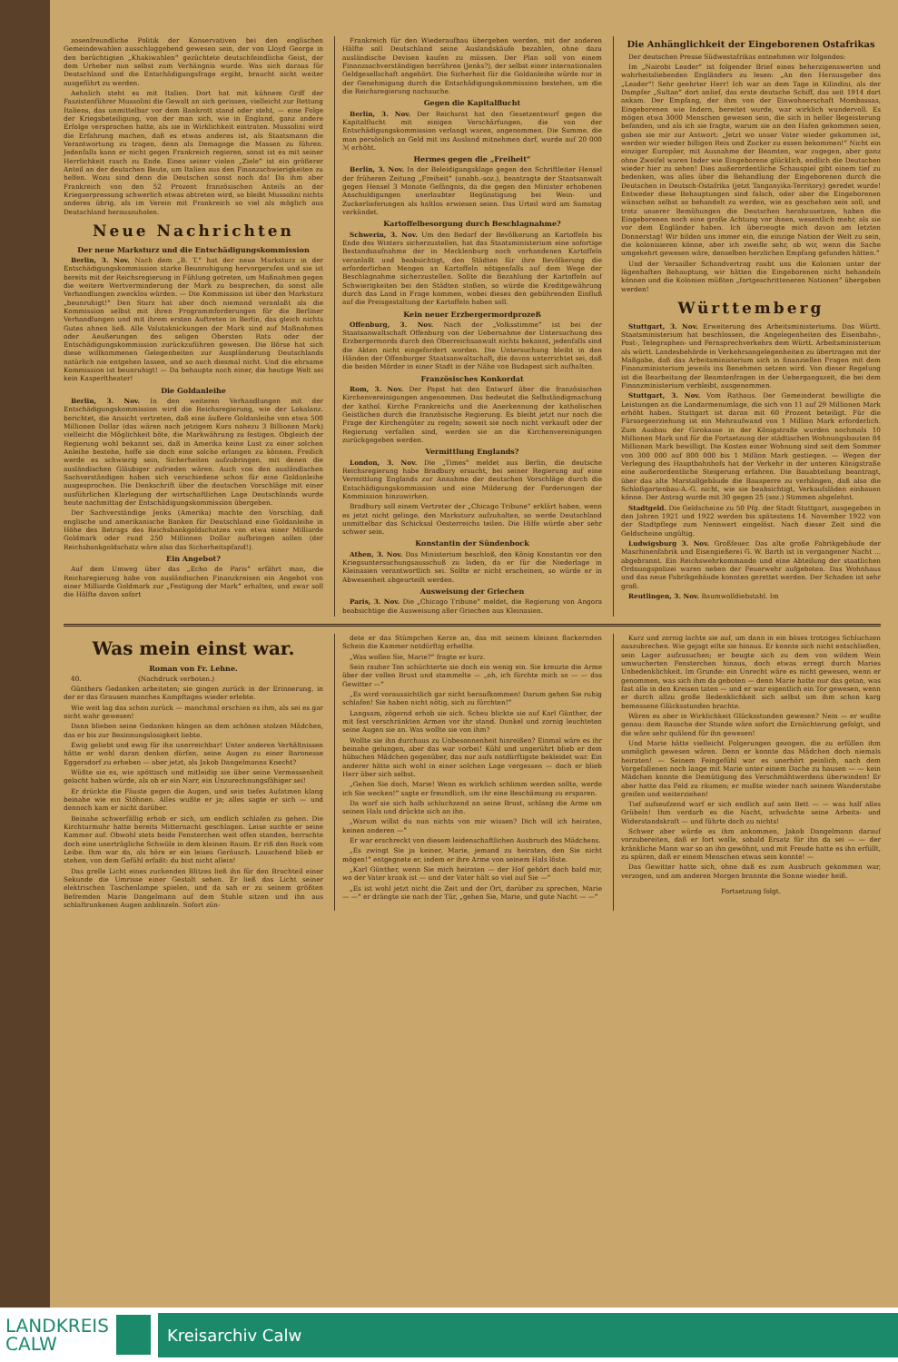zosenfreundliche Politik der Konservativen bei den englischen Gemeindewahlen ausschlaggebend gewesen sein, der von Lloyd George in den berüchtigten „Khakiwahlen“ gezüchtete deutschfeindliche Geist, der dem Urheber nun selbst zum Verhängnis wurde. Was sich daraus für Deutschland und die Entschädigungsfrage ergibt, braucht nicht weiter ausgeführt zu werden.
Aehnlich steht es mit Italien. Dort hat mit kühnem Griff der Faszistenführer Mussolini die Gewalt an sich gerissen, vielleicht zur Rettung Italiens, das unmittelbar vor dem Bankrott stand oder steht, — eine Folge der Kriegsbeteiligung, von der man sich, wie in England, ganz andere Erfolge versprochen hatte, als sie in Wirklichkeit eintraten. Mussolini wird die Erfahrung machen, daß es etwas anderes ist, als Staatsmann die Verantwortung zu tragen, denn als Demagoge die Massen zu führen. Jedenfalls kann er nicht gegen Frankreich regieren, sonst ist es mit seiner Herrlichkeit rasch zu Ende. Eines seiner vielen „Ziele“ ist ein größerer Anteil an der deutschen Beute, um Italien aus den Finanzschwierigkeiten zu helfen. Wozu sind denn die Deutschen sonst noch da! Da ihm aber Frankreich von den 52 Prozent französischen Anteils an der Kriegserpressung schwerlich etwas abtreten wird, so bleibt Mussolini nichts anderes übrig, als im Verein mit Frankreich so viel als möglich aus Deutschland herauszuholen.
Neue Nachrichten
Der neue Marksturz und die Entschädigungskommission
Berlin, 3. Nov. Nach dem „B. T.“ hat der neue Marksturz in der Entschädigungskommission starke Beunruhigung hervorgerufen und sie ist bereits mit der Reichsregierung in Fühlung getreten, um Maßnahmen gegen die weitere Wertverminderung der Mark zu besprechen, da sonst alle Verhandlungen zwecklos würden. — Die Kommission ist über den Marksturz „beunruhigt!“ Den Sturz hat aber doch niemand veranlaßt als die Kommission selbst mit ihren Programmforderungen für die Berliner Verhandlungen und mit ihrem ersten Auftreten in Berlin, das gleich nichts Gutes ahnen ließ. Alle Valutaknickungen der Mark sind auf Maßnahmen oder Aeußerungen des seligen Obersten Rats oder der Entschädigungskommission zurückzuführen gewesen. Die Börse hat sich diese willkommenen Gelegenheiten zur Ausplünderung Deutschlands natürlich nie entgehen lassen, und so auch diesmal nicht. Und die ehrsame Kommission ist beunruhigt! — Da behaupte noch einer, die heutige Welt sei kein Kasperltheater!
Die Goldanleihe
Berlin, 3. Nov. In den weiteren Verhandlungen mit der Entschädigungskommission wird die Reichsregierung, wie der Lokalanz. berichtet, die Ansicht vertreten, daß eine äußere Goldanleihe von etwa 500 Millionen Dollar (das wären nach jetzigem Kurs nahezu 3 Billionen Mark) vielleicht die Möglichkeit böte, die Markwährung zu festigen. Obgleich der Regierung wohl bekannt sei, daß in Amerika keine Lust zu einer solchen Anleihe bestehe, hoffe sie doch eine solche erlangen zu können. Freilich werde es schwierig sein, Sicherheiten aufzubringen, mit denen die ausländischen Gläubiger zufrieden wären. Auch von den ausländischen Sachverständigen haben sich verschiedene schon für eine Goldanleihe ausgesprochen. Die Denkschrift über die deutschen Vorschläge mit einer ausführlichen Klarlegung der wirtschaftlichen Lage Deutschlands wurde heute nachmittag der Entschädigungskommission übergeben.
Der Sachverständige Jenks (Amerika) machte den Vorschlag, daß englische und amerikanische Banken für Deutschland eine Goldanleihe in Höhe des Betrags des Reichsbankgoldschatzes von etwa einer Milliarde Goldmark oder rund 250 Millionen Dollar aufbringen sollen (der Reichsbankgoldschatz wäre also das Sicherheitspfand!).
Ein Angebot?
Auf dem Umweg über das „Echo de Paris“ erfährt man, die Reichsregierung habe von ausländischen Finanzkreisen ein Angebot von einer Milliarde Goldmark zur „Festigung der Mark“ erhalten, und zwar soll die Hälfte davon sofort
Frankreich für den Wiederaufbau übergeben werden, mit der anderen Hälfte soll Deutschland seine Auslandskäufe bezahlen, ohne dazu ausländische Devisen kaufen zu müssen. Der Plan soll von einem Finanzsachverständigen herrühren (Jenks?), der selbst einer internationalen Geldgesellschaft angehört. Die Sicherheit für die Goldanleihe würde nur in der Genehmigung durch die Entschädigungskommission bestehen, um die die Reichsregierung nachsuche.
Gegen die Kapitalflucht
Berlin, 3. Nov. Der Reichsrat hat den Gesetzentwurf gegen die Kapitalflucht mit einigen Verschärfungen, die von der Entschädigungskommission verlangt waren, angenommen. Die Summe, die man persönlich an Geld mit ins Ausland mitnehmen darf, wurde auf 20 000 ℳ erhöht.
Hermes gegen die „Freiheit“
Berlin, 3. Nov. In der Beleidigungsklage gegen den Schriftleiter Hensel der früheren Zeitung „Freiheit“ (unabh.-soz.), beantragte der Staatsanwalt gegen Hensel 3 Monate Gefängnis, da die gegen den Minister erhobenen Anschuldigungen unerlaubter Begünstigung bei Wein- und Zuckerlieferungen als haltlos erwiesen seien. Das Urteil wird am Samstag verkündet.
Kartoffelbesorgung durch Beschlagnahme?
Schwerin, 3. Nov. Um den Bedarf der Bevölkerung an Kartoffeln bis Ende des Winters sicherzustellen, hat das Staatsministerium eine sofortige Bestandsaufnahme der in Mecklenburg noch vorhandenen Kartoffeln veranlaßt und beabsichtigt, den Städten für ihre Bevölkerung die erforderlichen Mengen an Kartoffeln nötigenfalls auf dem Wege der Beschlagnahme sicherzustellen. Sollte die Bezahlung der Kartoffeln auf Schwierigkeiten bei den Städten stoßen, so würde die Kreditgewährung durch das Land in Frage kommen, wobei dieses den gebührenden Einfluß auf die Preisgestaltung der Kartoffeln haben soll.
Kein neuer Erzbergermordprozeß
Offenburg, 3. Nov. Nach der „Volksstimme“ ist bei der Staatsanwaltschaft Offenburg von der Uebernahme der Untersuchung des Erzbergermords durch den Oberreichsanwalt nichts bekannt, jedenfalls sind die Akten nicht eingefordert worden. Die Untersuchung bleibt in den Händen der Offenburger Staatsanwaltschaft, die davon unterrichtet sei, daß die beiden Mörder in einer Stadt in der Nähe von Budapest sich aufhalten.
Französisches Konkordat
Rom, 3. Nov. Der Papst hat den Entwurf über die französischen Kirchenvereinigungen angenommen. Das bedeutet die Selbständigmachung der kathol. Kirche Frankreichs und die Anerkennung der katholischen Geistlichen durch die französische Regierung. Es bleibt jetzt nur noch die Frage der Kirchengüter zu regeln; soweit sie noch nicht verkauft oder der Regierung verfallen sind, werden sie an die Kirchenvereinigungen zurückgegeben werden.
Vermittlung Englands?
London, 3. Nov. Die „Times“ meldet aus Berlin, die deutsche Reichsregierung habe Bradbury ersucht, bei seiner Regierung auf eine Vermittlung Englands zur Annahme der deutschen Vorschläge durch die Entschädigungskommission und eine Milderung der Forderungen der Kommission hinzuwirken.
Bradbury soll einem Vertreter der „Chicago Tribune“ erklärt haben, wenn es jetzt nicht gelinge, den Marksturz aufzuhalten, so werde Deutschland unmittelbar das Schicksal Oesterreichs teilen. Die Hilfe würde aber sehr schwer sein.
Konstantin der Sündenbock
Athen, 3. Nov. Das Ministerium beschloß, den König Konstantin vor den Kriegsuntersuchungsausschuß zu laden, da er für die Niederlage in Kleinasien verantwortlich sei. Sollte er nicht erscheinen, so würde er in Abwesenheit abgeurteilt werden.
Ausweisung der Griechen
Paris, 3. Nov. Die „Chicago Tribune“ meldet, die Regierung von Angora beabsichtige die Ausweisung aller Griechen aus Kleinasien.
Die Anhänglichkeit der Eingeborenen Ostafrikas
Der deutschen Presse Südwestafrikas entnehmen wir folgendes:
Im „Nairobi Leader“ ist folgender Brief eines beherzigenswerten und wahrheitsliebenden Engländers zu lesen: „An den Herausgeber des „Leader“! Sehr geehrter Herr! Ich war an dem Tage in Kilindini, als der Dampfer „Sultan“ dort anlief, das erste deutsche Schiff, das seit 1914 dort ankam. Der Empfang, der ihm von der Einwohnerschaft Mombassas, Eingeborenen wie Indern, bereitet wurde, war wirklich wundervoll. Es mögen etwa 3000 Menschen gewesen sein, die sich in heller Begeisterung befanden, und als ich sie fragte, warum sie an den Hafen gekommen seien, gaben sie mir zur Antwort: „Jetzt wo unser Vater wieder gekommen ist, werden wir wieder billigen Reis und Zucker zu essen bekommen!“ Nicht ein einziger Europäer, mit Ausnahme der Beamten, war zugegen, aber ganz ohne Zweifel waren Inder wie Eingeborene glücklich, endlich die Deutschen wieder hier zu sehen! Dies außerordentliche Schauspiel gibt einem tief zu bedenken, was alles über die Behandlung der Eingeborenen durch die Deutschen in Deutsch-Ostafrika (jetzt Tanganyika-Territory) geredet wurde! Entweder diese Behauptungen sind falsch, oder aber die Eingeborenen wünschen selbst so behandelt zu werden, wie es geschehen sein soll, und trotz unserer Bemühungen die Deutschen herabzusetzen, haben die Eingeborenen noch eine große Achtung vor ihnen, wesentlich mehr, als sie vor dem Engländer haben. Ich überzeugte mich davon am letzten Donnerstag! Wir bilden uns immer ein, die einzige Nation der Welt zu sein, die kolonisieren könne, aber ich zweifle sehr, ob wir, wenn die Sache umgekehrt gewesen wäre, denselben herzlichen Empfang gefunden hätten.“
Und der Versailler Schandvertrag raubt uns die Kolonien unter der lügenhaften Behauptung, wir hätten die Eingeborenen nicht behandeln können und die Kolonien müßten „fortgeschritteneren Nationen“ übergeben werden!
Württemberg
Stuttgart, 3. Nov. Erweiterung des Arbeitsministeriums. Das Württ. Staatsministerium hat beschlossen, die Angelegenheiten des Eisenbahn-, Post-, Telegraphen- und Fernsprechverkehrs dem Württ. Arbeitsministerium als württ. Landesbehörde in Verkehrsangelegenheiten zu übertragen mit der Maßgabe, daß das Arbeitsministerium sich in finanziellen Fragen mit dem Finanzministerium jeweils ins Benehmen setzen wird. Von dieser Regelung ist die Bearbeitung der Beamtenfragen in der Uebergangszeit, die bei dem Finanzministerium verbleibt, ausgenommen.
Stuttgart, 3. Nov. Vom Rathaus. Der Gemeinderat bewilligte die Leistungen an die Landarmenumlage, die sich von 11 auf 29 Millionen Mark erhöht haben. Stuttgart ist daran mit 60 Prozent beteiligt. Für die Fürsorgeerziehung ist ein Mehraufwand von 1 Million Mark erforderlich. Zum Ausbau der Girokasse in der Königstraße wurden nochmals 10 Millionen Mark und für die Fortsetzung der städtischen Wohnungsbauten 84 Millionen Mark bewilligt. Die Kosten einer Wohnung sind seit dem Sommer von 300 000 auf 800 000 bis 1 Million Mark gestiegen. — Wegen der Verlegung des Hauptbahnhofs hat der Verkehr in der unteren Königstraße eine außerordentliche Steigerung erfahren. Die Bauabteilung beantragt, über das alte Marstallgebäude die Bausperre zu verhängen, daß also die Schloßgartenbau-A.-G. nicht, wie sie beabsichtigt, Verkaufsläden einbauen könne. Der Antrag wurde mit 30 gegen 25 (soz.) Stimmen abgelehnt.
Stadtgeld. Die Geldscheine zu 50 Pfg. der Stadt Stuttgart, ausgegeben in den Jahren 1921 und 1922 werden bis spätestens 14. November 1922 von der Stadtpflege zum Nennwert eingelöst. Nach dieser Zeit sind die Geldscheine ungültig.
Ludwigsburg 3. Nov. Großfeuer. Das alte große Fabrikgebäude der Maschinenfabrik und Eisengießerei G. W. Barth ist in vergangener Nacht ... abgebrannt. Ein Reichswehrkommando und eine Abteilung der staatlichen Ordnungspolizei waren neben der Feuerwehr aufgeboten. Das Wohnhaus und das neue Fabrikgebäude konnten gerettet werden. Der Schaden ist sehr groß.
Reutlingen, 3. Nov. Baumwolldiebstahl. Im
Was mein einst war.
Roman von Fr. Lehne.
40. (Nachdruck verboten.)
Günthers Gedanken arbeiteten; sie gingen zurück in der Erinnerung, in der er das Grausen manches Kampftages wieder erlebte.
Wie weit lag das schon zurück — manchmal erschien es ihm, als sei es gar nicht wahr gewesen!
Dann blieben seine Gedanken hängen an dem schönen stolzen Mädchen, das er bis zur Besinnungslosigkeit liebte.
Ewig geliebt und ewig für ihn unerreichbar! Unter anderen Verhältnissen hätte er wohl daran denken dürfen, seine Augen zu einer Baronesse Eggersdorf zu erheben — aber jetzt, als Jakob Dangelmanns Knecht?
Wüßte sie es, wie spöttisch und mitleidig sie über seine Vermessenheit gelacht haben würde, als ob er ein Narr, ein Unzurechnungsfähiger sei!
Er drückte die Fäuste gegen die Augen, und sein tiefes Aufatmen klang beinahe wie ein Stöhnen. Alles wußte er ja; alles sagte er sich — und dennoch kam er nicht darüber.
Beinahe schwerfällig erhob er sich, um endlich schlafen zu gehen. Die Kirchturmuhr hatte bereits Mitternacht geschlagen. Leise suchte er seine Kammer auf. Obwohl stets beide Fensterchen weit offen standen, herrschte doch eine unerträgliche Schwüle in dem kleinen Raum. Er riß den Rock vom Leibe. Ihm war da, als höre er ein leises Geräusch. Lauschend blieb er stehen, von dem Gefühl erfaßt: du bist nicht allein!
Das grelle Licht eines zuckenden Blitzes ließ ihn für den Bruchteil einer Sekunde die Umrisse einer Gestalt sehen. Er ließ das Licht seiner elektrischen Taschenlampe spielen, und da sah er zu seinem größten Befremden Marie Dangelmann auf dem Stuhle sitzen und ihn aus schlaftrunkenen Augen anblinzeln. Sofort zün-
dete er das Stümpchen Kerze an, das mit seinem kleinen flackernden Schein die Kammer notdürftig erhellte.
„Was wollen Sie, Marie?“ fragte er kurz.
Sein rauher Ton schüchterte sie doch ein wenig ein. Sie kreuzte die Arme über der vollen Brust und stammelte — „oh, ich fürchte mich so — — das Gewitter —“
„Es wird voraussichtlich gar nicht heraufkommen! Darum gehen Sie ruhig schlafen! Sie haben nicht nötig, sich zu fürchten!“
Langsam, zögernd erhob sie sich. Scheu blickte sie auf Karl Günther, der mit fest verschränkten Armen vor ihr stand. Dunkel und zornig leuchteten seine Augen sie an. Was wollte sie von ihm?
Wollte sie ihn durchaus zu Unbesonnenheit hinreißen? Einmal wäre es ihr beinahe gelungen, aber das war vorbei! Kühl und ungerührt blieb er dem hübschen Mädchen gegenüber, das nur aufs notdürftigste bekleidet war. Ein anderer hätte sich wohl in einer solchen Lage vergessen — doch er blieb Herr über sich selbst.
„Gehen Sie doch, Marie! Wenn es wirklich schlimm werden sollte, werde ich Sie wecken!“ sagte er freundlich, um ihr eine Beschämung zu ersparen.
Da warf sie sich halb schluchzend an seine Brust, schlang die Arme um seinen Hals und drückte sich an ihn.
„Warum willst du nun nichts von mir wissen? Dich will ich heiraten, keinen anderen —“
Er war erschreckt von diesem leidenschaftlichen Ausbruch des Mädchens.
„Es zwingt Sie ja keiner, Marie, jemand zu heiraten, den Sie nicht mögen!“ entgegnete er, indem er ihre Arme von seinem Hals löste.
„Karl Günther, wenn Sie mich heiraten — der Hof gehört doch bald mir, wo der Vater krank ist — und der Vater hält so viel auf Sie —“
„Es ist wohl jetzt nicht die Zeit und der Ort, darüber zu sprechen, Marie — —“ er drängte sie nach der Tür, „gehen Sie, Marie, und gute Nacht — —“
Kurz und zornig lachte sie auf, um dann in ein böses trotziges Schluchzen auszubrechen. Wie gejagt eilte sie hinaus. Er konnte sich nicht entschließen, sein Lager aufzusuchen; er beugte sich zu dem von wildem Wein umwucherten Fensterchen hinaus, doch etwas erregt durch Maries Unbedenklichkeit. Im Grunde: ein Unrecht wäre es nicht gewesen, wenn er genommen, was sich ihm da geboten — denn Marie hatte nur das getan, was fast alle in den Kreisen taten — und er war eigentlich ein Tor gewesen, wenn er durch allzu große Bedenklichkeit sich selbst um ihm schon karg bemessene Glücksstunden brachte.
Wären es aber in Wirklichkeit Glücksstunden gewesen? Nein — er wußte genau: dem Rausche der Stunde wäre sofort die Ernüchterung gefolgt, und die wäre sehr quälend für ihn gewesen!
Und Marie hätte vielleicht Folgerungen gezogen, die zu erfüllen ihm unmöglich gewesen wären. Denn er konnte das Mädchen doch niemals heiraten! — Seinem Feingefühl war es unerhört peinlich, nach dem Vorgefallenen noch lange mit Marie unter einem Dache zu hausen — — kein Mädchen konnte die Demütigung des Verschmähtwerdens überwinden! Er aber hatte das Feld zu räumen; er mußte wieder nach seinem Wanderstabe greifen und weiterziehen!
Tief aufseufzend warf er sich endlich auf sein Bett — — was half alles Grübeln! Ihm verdarb es die Nacht, schwächte seine Arbeits- und Widerstandskraft — und führte doch zu nichts!
Schwer aber würde es ihm ankommen, Jakob Dangelmann darauf vorzubereiten, daß er fort wolle, sobald Ersatz für ihn da sei — — der kränkliche Mann war so an ihn gewöhnt, und mit Freude hatte es ihn erfüllt, zu spüren, daß er einem Menschen etwas sein konnte! —
Das Gewitter hatte sich, ohne daß es zum Ausbruch gekommen war, verzogen, und am anderen Morgen brannte die Sonne wieder heiß.
Fortsetzung folgt.
LANDKREIS
CALW
Kreisarchiv Calw